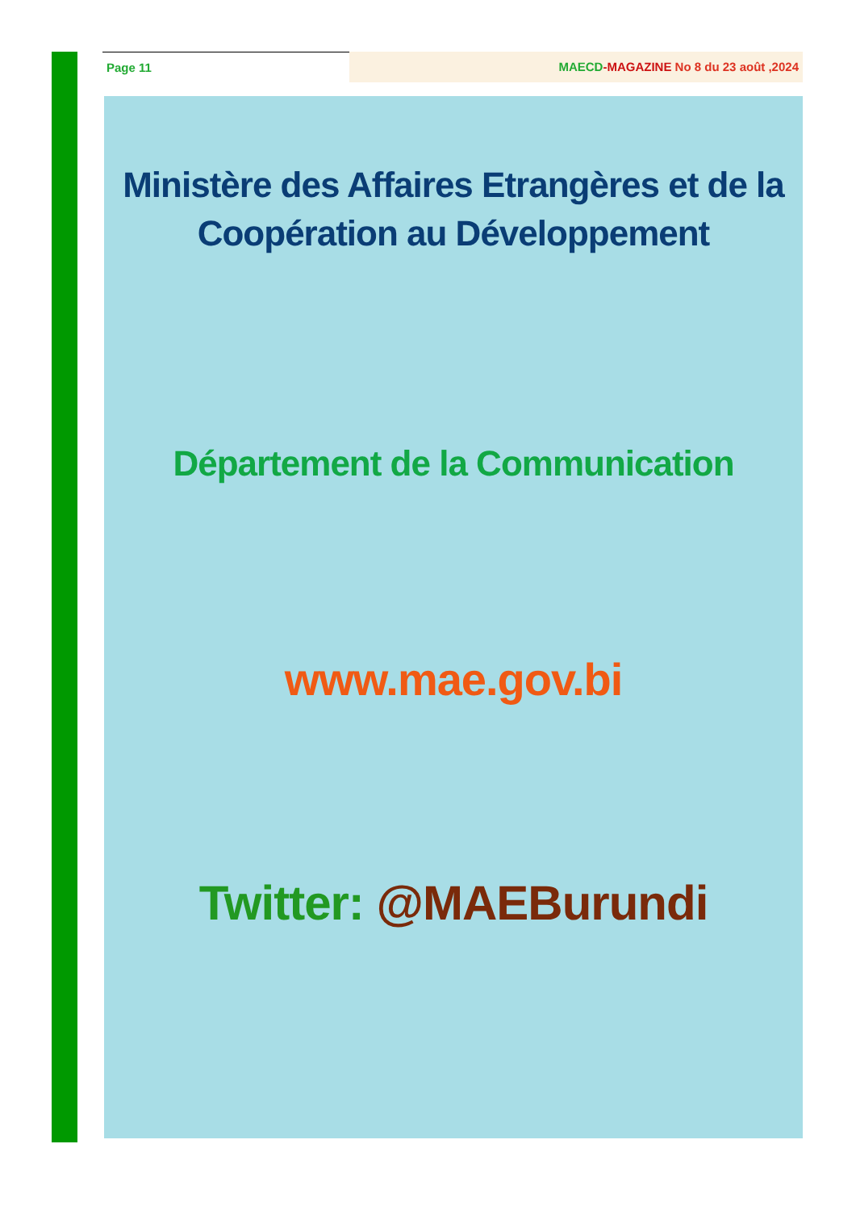Page 11 MAECD-MAGAZINE No 8 du 23 août ,2024
Ministère des Affaires Etrangères et de la Coopération au Développement
Département de la Communication
www.mae.gov.bi
Twitter: @MAEBurundi